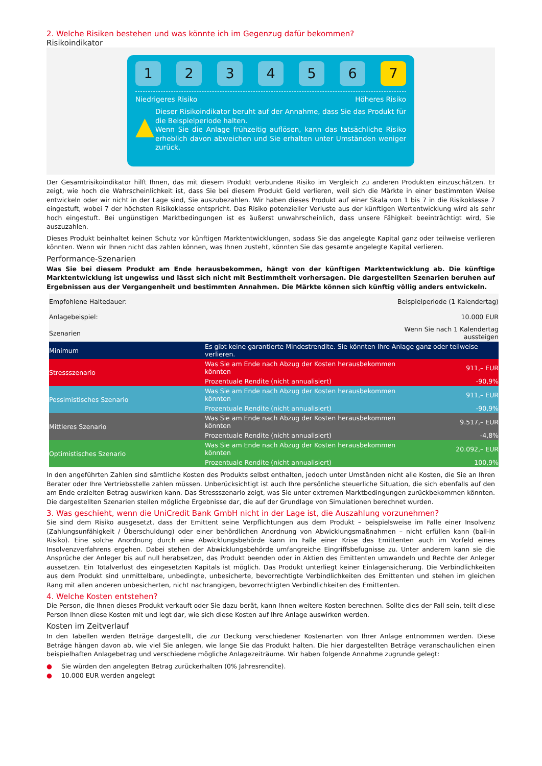2. Welche Risiken bestehen und was könnte ich im Gegenzug dafür bekommen?
Risikoindikator
1 2 3 4 5 6 7
Niedrigeres Risiko Höheres Risiko
▲
Dieser Risikoindikator beruht auf der Annahme, dass Sie das Produkt für die Beispielperiode halten.
Wenn Sie die Anlage frühzeitig auflösen, kann das tatsächliche Risiko erheblich davon abweichen und Sie erhalten unter Umständen weniger zurück.
Der Gesamtrisikoindikator hilft Ihnen, das mit diesem Produkt verbundene Risiko im Vergleich zu anderen Produkten einzuschätzen. Er zeigt, wie hoch die Wahrscheinlichkeit ist, dass Sie bei diesem Produkt Geld verlieren, weil sich die Märkte in einer bestimmten Weise entwickeln oder wir nicht in der Lage sind, Sie auszubezahlen. Wir haben dieses Produkt auf einer Skala von 1 bis 7 in die Risikoklasse 7 eingestuft, wobei 7 der höchsten Risikoklasse entspricht. Das Risiko potenzieller Verluste aus der künftigen Wertentwicklung wird als sehr hoch eingestuft. Bei ungünstigen Marktbedingungen ist es äußerst unwahrscheinlich, dass unsere Fähigkeit beeinträchtigt wird, Sie auszuzahlen.
Dieses Produkt beinhaltet keinen Schutz vor künftigen Marktentwicklungen, sodass Sie das angelegte Kapital ganz oder teilweise verlieren könnten. Wenn wir Ihnen nicht das zahlen können, was Ihnen zusteht, könnten Sie das gesamte angelegte Kapital verlieren.
Performance-Szenarien
Was Sie bei diesem Produkt am Ende herausbekommen, hängt von der künftigen Marktentwicklung ab. Die künftige Marktentwicklung ist ungewiss und lässt sich nicht mit Bestimmtheit vorhersagen. Die dargestellten Szenarien beruhen auf Ergebnissen aus der Vergangenheit und bestimmten Annahmen. Die Märkte können sich künftig völlig anders entwickeln.
| Empfohlene Haltedauer: | | Beispielperiode (1 Kalendertag) |
| Anlagebeispiel: | | 10.000 EUR |
| Szenarien | | Wenn Sie nach 1 Kalendertag aussteigen |
| Minimum | Es gibt keine garantierte Mindestrendite. Sie könnten Ihre Anlage ganz oder teilweise verlieren. | |
| Stressszenario | Was Sie am Ende nach Abzug der Kosten herausbekommen könnten | 911,– EUR |
| | Prozentuale Rendite (nicht annualisiert) | -90,9% |
| Pessimistisches Szenario | Was Sie am Ende nach Abzug der Kosten herausbekommen könnten | 911,– EUR |
| | Prozentuale Rendite (nicht annualisiert) | -90,9% |
| Mittleres Szenario | Was Sie am Ende nach Abzug der Kosten herausbekommen könnten | 9.517,– EUR |
| | Prozentuale Rendite (nicht annualisiert) | -4,8% |
| Optimistisches Szenario | Was Sie am Ende nach Abzug der Kosten herausbekommen könnten | 20.092,– EUR |
| | Prozentuale Rendite (nicht annualisiert) | 100,9% |
In den angeführten Zahlen sind sämtliche Kosten des Produkts selbst enthalten, jedoch unter Umständen nicht alle Kosten, die Sie an Ihren Berater oder Ihre Vertriebsstelle zahlen müssen. Unberücksichtigt ist auch Ihre persönliche steuerliche Situation, die sich ebenfalls auf den am Ende erzielten Betrag auswirken kann. Das Stressszenario zeigt, was Sie unter extremen Marktbedingungen zurückbekommen könnten. Die dargestellten Szenarien stellen mögliche Ergebnisse dar, die auf der Grundlage von Simulationen berechnet wurden.
3. Was geschieht, wenn die UniCredit Bank GmbH nicht in der Lage ist, die Auszahlung vorzunehmen?
Sie sind dem Risiko ausgesetzt, dass der Emittent seine Verpflichtungen aus dem Produkt – beispielsweise im Falle einer Insolvenz (Zahlungsunfähigkeit / Überschuldung) oder einer behördlichen Anordnung von Abwicklungsmaßnahmen – nicht erfüllen kann (bail-in Risiko). Eine solche Anordnung durch eine Abwicklungsbehörde kann im Falle einer Krise des Emittenten auch im Vorfeld eines Insolvenzverfahrens ergehen. Dabei stehen der Abwicklungsbehörde umfangreiche Eingriffsbefugnisse zu. Unter anderem kann sie die Ansprüche der Anleger bis auf null herabsetzen, das Produkt beenden oder in Aktien des Emittenten umwandeln und Rechte der Anleger aussetzen. Ein Totalverlust des eingesetzten Kapitals ist möglich. Das Produkt unterliegt keiner Einlagensicherung. Die Verbindlichkeiten aus dem Produkt sind unmittelbare, unbedingte, unbesicherte, bevorrechtigte Verbindlichkeiten des Emittenten und stehen im gleichen Rang mit allen anderen unbesicherten, nicht nachrangigen, bevorrechtigten Verbindlichkeiten des Emittenten.
4. Welche Kosten entstehen?
Die Person, die Ihnen dieses Produkt verkauft oder Sie dazu berät, kann Ihnen weitere Kosten berechnen. Sollte dies der Fall sein, teilt diese Person Ihnen diese Kosten mit und legt dar, wie sich diese Kosten auf Ihre Anlage auswirken werden.
Kosten im Zeitverlauf
In den Tabellen werden Beträge dargestellt, die zur Deckung verschiedener Kostenarten von Ihrer Anlage entnommen werden. Diese Beträge hängen davon ab, wie viel Sie anlegen, wie lange Sie das Produkt halten. Die hier dargestellten Beträge veranschaulichen einen beispielhaften Anlagebetrag und verschiedene mögliche Anlagezeiträume. Wir haben folgende Annahme zugrunde gelegt:
● Sie würden den angelegten Betrag zurückerhalten (0% Jahresrendite).
● 10.000 EUR werden angelegt